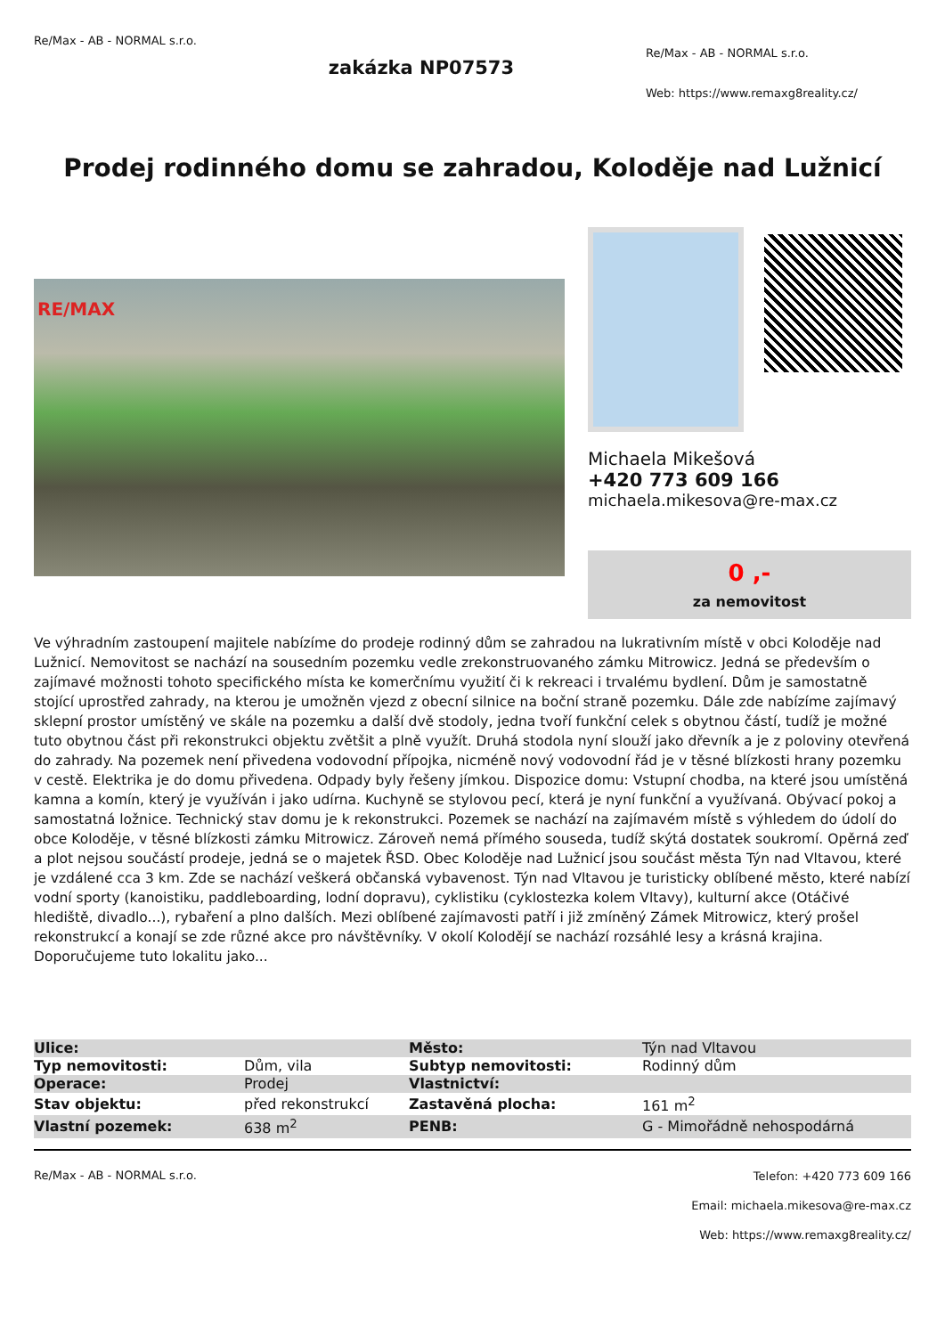Re/Max - AB - NORMAL s.r.o.
zakázka NP07573
Re/Max - AB - NORMAL s.r.o.
Web: https://www.remaxg8reality.cz/
Prodej rodinného domu se zahradou, Koloděje nad Lužnicí
RE/MAX
Michaela Mikešová
+420 773 609 166
michaela.mikesova@re-max.cz
0 ,-
za nemovitost
Ve výhradním zastoupení majitele nabízíme do prodeje rodinný dům se zahradou na lukrativním místě v obci Koloděje nad Lužnicí. Nemovitost se nachází na sousedním pozemku vedle zrekonstruovaného zámku Mitrowicz. Jedná se především o zajímavé možnosti tohoto specifického místa ke komerčnímu využití či k rekreaci i trvalému bydlení. Dům je samostatně stojící uprostřed zahrady, na kterou je umožněn vjezd z obecní silnice na boční straně pozemku. Dále zde nabízíme zajímavý sklepní prostor umístěný ve skále na pozemku a další dvě stodoly, jedna tvoří funkční celek s obytnou částí, tudíž je možné tuto obytnou část při rekonstrukci objektu zvětšit a plně využít. Druhá stodola nyní slouží jako dřevník a je z poloviny otevřená do zahrady. Na pozemek není přivedena vodovodní přípojka, nicméně nový vodovodní řád je v těsné blízkosti hrany pozemku v cestě. Elektrika je do domu přivedena. Odpady byly řešeny jímkou. Dispozice domu: Vstupní chodba, na které jsou umístěná kamna a komín, který je využíván i jako udírna. Kuchyně se stylovou pecí, která je nyní funkční a využívaná. Obývací pokoj a samostatná ložnice. Technický stav domu je k rekonstrukci. Pozemek se nachází na zajímavém místě s výhledem do údolí do obce Koloděje, v těsné blízkosti zámku Mitrowicz. Zároveň nemá přímého souseda, tudíž skýtá dostatek soukromí. Opěrná zeď a plot nejsou součástí prodeje, jedná se o majetek ŘSD. Obec Koloděje nad Lužnicí jsou součást města Týn nad Vltavou, které je vzdálené cca 3 km. Zde se nachází veškerá občanská vybavenost. Týn nad Vltavou je turisticky oblíbené město, které nabízí vodní sporty (kanoistiku, paddleboarding, lodní dopravu), cyklistiku (cyklostezka kolem Vltavy), kulturní akce (Otáčivé hlediště, divadlo...), rybaření a plno dalších. Mezi oblíbené zajímavosti patří i již zmíněný Zámek Mitrowicz, který prošel rekonstrukcí a konají se zde různé akce pro návštěvníky. V okolí Kolodějí se nachází rozsáhlé lesy a krásná krajina. Doporučujeme tuto lokalitu jako...
| Ulice: | | Město: | Týn nad Vltavou |
| Typ nemovitosti: | Dům, vila | Subtyp nemovitosti: | Rodinný dům |
| Operace: | Prodej | Vlastnictví: | |
| Stav objektu: | před rekonstrukcí | Zastavěná plocha: | 161 m<sup>2</sup> |
| Vlastní pozemek: | 638 m<sup>2</sup> | PENB: | G - Mimořádně nehospodárná |
Re/Max - AB - NORMAL s.r.o.
Telefon: +420 773 609 166
Email: michaela.mikesova@re-max.cz
Web: https://www.remaxg8reality.cz/